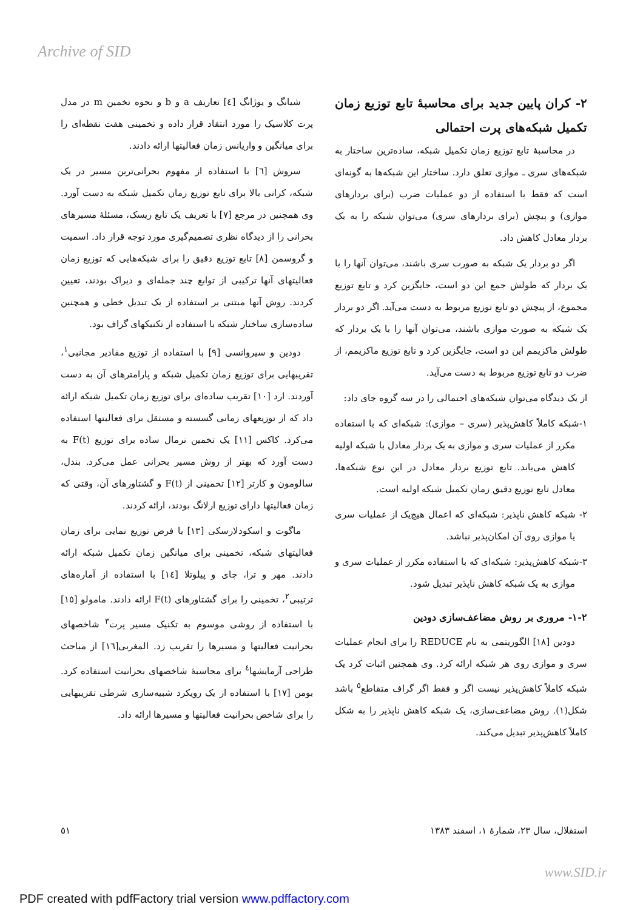Archive of SID
شیانگ و یوژانگ [٤] تعاریف a و b و نحوه تخمین m در مدل پرت کلاسیک را مورد انتقاد قرار داده و تخمینی هفت نقطه‌ای را برای میانگین و واریانس زمان فعالیتها ارائه دادند.
سروش [٦] با استفاده از مفهوم بحرانی‌ترین مسیر در یک شبکه، کرانی بالا برای تابع توزیع زمان تکمیل شبکه به دست آورد. وی همچنین در مرجع [٧] با تعریف یک تابع ریسک، مسئلهٔ مسیرهای بحرانی را از دیدگاه نظری تصمیم‌گیری مورد توجه قرار داد. اسمیت و گروسمن [٨] تابع توزیع دقیق را برای شبکه‌هایی که توزیع زمان فعالیتهای آنها ترکیبی از توابع چند جمله‌ای و دیراک بودند، تعیین کردند. روش آنها مبتنی بر استفاده از یک تبدیل خطی و همچنین ساده‌سازی ساختار شبکه با استفاده از تکنیکهای گراف بود.
دودین و سیروانسی [٩] با استفاده از توزیع مقادیر مجانبی<sup>١</sup>، تقریبهایی برای توزیع زمان تکمیل شبکه و پارامترهای آن به دست آوردند. ارد [١٠] تقریب ساده‌ای برای توزیع زمان تکمیل شبکه ارائه داد که از توزیعهای زمانی گسسته و مستقل برای فعالیتها استفاده می‌کرد. کاکس [١١] یک تخمین نرمال ساده برای توزیع F(t) به دست آورد که بهتر از روش مسیر بحرانی عمل می‌کرد. بندل، سالومون و کارتر [١٢] تخمینی از F(t) و گشتاورهای آن، وقتی که زمان فعالیتها دارای توزیع ارلانگ بودند، ارائه کردند.
ماگوت و اسکودلارسکی [١٣] با فرض توزیع نمایی برای زمان فعالیتهای شبکه، تخمینی برای میانگین زمان تکمیل شبکه ارائه دادند. مهر و ترا، چای و پیلوتلا [١٤] با استفاده از آماره‌های ترتیبی<sup>٢</sup>، تخمینی را برای گشتاورهای F(t) ارائه دادند. مامولو [١٥] با استفاده از روشی موسوم به تکنیک مسیر پرت<sup>٣</sup> شاخصهای بحرانیت فعالیتها و مسیرها را تقریب زد. المغربی[١٦] از مباحث طراحی آزمایشها<sup>٤</sup> برای محاسبهٔ شاخصهای بحرانیت استفاده کرد. بومن [١٧] با استفاده از یک رویکرد شبیه‌سازی شرطی تقریبهایی را برای شاخص بحرانیت فعالیتها و مسیرها ارائه داد.
٢- کران پایین جدید برای محاسبهٔ تابع توزیع زمان تکمیل شبکه‌های پرت احتمالی
در محاسبهٔ تابع توزیع زمان تکمیل شبکه، ساده‌ترین ساختار به شبکه‌های سری ـ موازی تعلق دارد. ساختار این شبکه‌ها به گونه‌ای است که فقط با استفاده از دو عملیات ضرب (برای بردارهای موازی) و پیچش (برای بردارهای سری) می‌توان شبکه را به یک بردار معادل کاهش داد.
اگر دو بردار یک شبکه به صورت سری باشند، می‌توان آنها را با یک بردار که طولش جمع این دو است، جایگزین کرد و تابع توزیع مجموع، از پیچش دو تابع توزیع مربوط به دست می‌آید. اگر دو بردار یک شبکه به صورت موازی باشند، می‌توان آنها را با یک بردار که طولش ماکزیمم این دو است، جایگزین کرد و تابع توزیع ماکزیمم، از ضرب دو تابع توزیع مربوط به دست می‌آید.
از یک دیدگاه می‌توان شبکه‌های احتمالی را در سه گروه جای داد:
١-شبکه کاملاً کاهش‌پذیر (سری – موازی): شبکه‌ای که با استفاده مکرر از عملیات سری و موازی به یک بردار معادل با شبکه اولیه کاهش می‌یابد. تابع توزیع بردار معادل در این نوع شبکه‌ها، معادل تابع توزیع دقیق زمان تکمیل شبکه اولیه است.
٢- شبکه کاهش ناپذیر: شبکه‌ای که اعمال هیچ‌یک از عملیات سری یا موازی روی آن امکان‌پذیر نباشد.
٣-شبکه کاهش‌پذیر: شبکه‌ای که با استفاده مکرر از عملیات سری و موازی به یک شبکه کاهش ناپذیر تبدیل شود.
٢-١- مروری بر روش مضاعف‌سازی دودین
دودین [١٨] الگوریتمی به نام REDUCE را برای انجام عملیات سری و موازی روی هر شبکه ارائه کرد. وی همچنین اثبات کرد یک شبکه کاملاً کاهش‌پذیر نیست اگر و فقط اگر گراف متقاطع<sup>٥</sup> باشد شکل(١). روش مضاعف‌سازی، یک شبکه کاهش ناپذیر را به شکل کاملاً کاهش‌پذیر تبدیل می‌کند.
استقلال، سال ٢٣، شمارهٔ ١، اسفند ١٣٨٣ ٥١
www.SID.ir
PDF created with pdfFactory trial version www.pdffactory.com